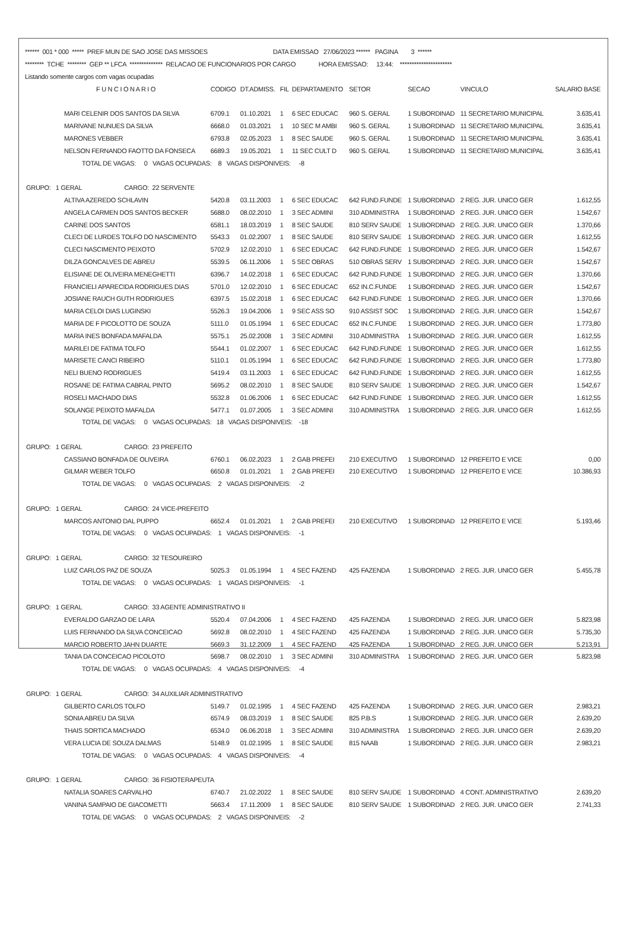******  001 * 000  *****  PREF MUN DE SAO JOSE DAS MISSOES                                        DATA EMISSAO   27/06/2023 ******   PAGINA        3  ******
********  TCHE  ********  GEP ** LFCA  **************  RELACAO DE FUNCIONARIOS POR CARGO              HORA EMISSAO:     13:44:    **********************
Listando somente cargos com vagas ocupadas
| F U N C I O N A R I O | CODIGO | DT.ADMISS. | FIL | DEPARTAMENTO | SETOR | SECAO | VINCULO | SALARIO BASE |
| --- | --- | --- | --- | --- | --- | --- | --- | --- |
| MARI CELENIR DOS SANTOS DA SILVA | 6709.1 | 01.10.2021 | 1 | 6 SEC EDUCAC | 960 S. GERAL | 1 SUBORDINAD | 11 SECRETARIO MUNICIPAL | 3.635,41 |
| MARIVANE NUNUES DA SILVA | 6668.0 | 01.03.2021 | 1 | 10 SEC M AMBI | 960 S. GERAL | 1 SUBORDINAD | 11 SECRETARIO MUNICIPAL | 3.635,41 |
| MARONES VEBBER | 6793.8 | 02.05.2023 | 1 | 8 SEC SAUDE | 960 S. GERAL | 1 SUBORDINAD | 11 SECRETARIO MUNICIPAL | 3.635,41 |
| NELSON FERNANDO FAOTTO DA FONSECA | 6689.3 | 19.05.2021 | 1 | 11 SEC CULT D | 960 S. GERAL | 1 SUBORDINAD | 11 SECRETARIO MUNICIPAL | 3.635,41 |
| TOTAL DE VAGAS: 0 VAGAS OCUPADAS: 8 VAGAS DISPONIVEIS: -8 | | | | | | | | |
| GRUPO: 1 GERAL CARGO: 22 SERVENTE | | | | | | | | |
| ALTIVA AZEREDO SCHLAVIN | 5420.8 | 03.11.2003 | 1 | 6 SEC EDUCAC | 642 FUND.FUNDE | 1 SUBORDINAD | 2 REG. JUR. UNICO GER | 1.612,55 |
| ANGELA CARMEN DOS SANTOS BECKER | 5688.0 | 08.02.2010 | 1 | 3 SEC ADMINI | 310 ADMINISTRA | 1 SUBORDINAD | 2 REG. JUR. UNICO GER | 1.542,67 |
| CARINE DOS SANTOS | 6581.1 | 18.03.2019 | 1 | 8 SEC SAUDE | 810 SERV SAUDE | 1 SUBORDINAD | 2 REG. JUR. UNICO GER | 1.370,66 |
| CLECI DE LURDES TOLFO DO NASCIMENTO | 5543.3 | 01.02.2007 | 1 | 8 SEC SAUDE | 810 SERV SAUDE | 1 SUBORDINAD | 2 REG. JUR. UNICO GER | 1.612,55 |
| CLECI NASCIMENTO PEIXOTO | 5702.9 | 12.02.2010 | 1 | 6 SEC EDUCAC | 642 FUND.FUNDE | 1 SUBORDINAD | 2 REG. JUR. UNICO GER | 1.542,67 |
| DILZA GONCALVES DE ABREU | 5539.5 | 06.11.2006 | 1 | 5 SEC OBRAS | 510 OBRAS SERV | 1 SUBORDINAD | 2 REG. JUR. UNICO GER | 1.542,67 |
| ELISIANE DE OLIVEIRA MENEGHETTI | 6396.7 | 14.02.2018 | 1 | 6 SEC EDUCAC | 642 FUND.FUNDE | 1 SUBORDINAD | 2 REG. JUR. UNICO GER | 1.370,66 |
| FRANCIELI APARECIDA RODRIGUES DIAS | 5701.0 | 12.02.2010 | 1 | 6 SEC EDUCAC | 652 IN.C.FUNDE | 1 SUBORDINAD | 2 REG. JUR. UNICO GER | 1.542,67 |
| JOSIANE RAUCH GUTH RODRIGUES | 6397.5 | 15.02.2018 | 1 | 6 SEC EDUCAC | 642 FUND.FUNDE | 1 SUBORDINAD | 2 REG. JUR. UNICO GER | 1.370,66 |
| MARIA CELOI DIAS LUGINSKI | 5526.3 | 19.04.2006 | 1 | 9 SEC ASS SO | 910 ASSIST SOC | 1 SUBORDINAD | 2 REG. JUR. UNICO GER | 1.542,67 |
| MARIA DE F PICOLOTTO DE SOUZA | 5111.0 | 01.05.1994 | 1 | 6 SEC EDUCAC | 652 IN.C.FUNDE | 1 SUBORDINAD | 2 REG. JUR. UNICO GER | 1.773,80 |
| MARIA INES BONFADA MAFALDA | 5575.1 | 25.02.2008 | 1 | 3 SEC ADMINI | 310 ADMINISTRA | 1 SUBORDINAD | 2 REG. JUR. UNICO GER | 1.612,55 |
| MARILEI DE FATIMA TOLFO | 5544.1 | 01.02.2007 | 1 | 6 SEC EDUCAC | 642 FUND.FUNDE | 1 SUBORDINAD | 2 REG. JUR. UNICO GER | 1.612,55 |
| MARISETE CANCI RIBEIRO | 5110.1 | 01.05.1994 | 1 | 6 SEC EDUCAC | 642 FUND.FUNDE | 1 SUBORDINAD | 2 REG. JUR. UNICO GER | 1.773,80 |
| NELI BUENO RODRIGUES | 5419.4 | 03.11.2003 | 1 | 6 SEC EDUCAC | 642 FUND.FUNDE | 1 SUBORDINAD | 2 REG. JUR. UNICO GER | 1.612,55 |
| ROSANE DE FATIMA CABRAL PINTO | 5695.2 | 08.02.2010 | 1 | 8 SEC SAUDE | 810 SERV SAUDE | 1 SUBORDINAD | 2 REG. JUR. UNICO GER | 1.542,67 |
| ROSELI MACHADO DIAS | 5532.8 | 01.06.2006 | 1 | 6 SEC EDUCAC | 642 FUND.FUNDE | 1 SUBORDINAD | 2 REG. JUR. UNICO GER | 1.612,55 |
| SOLANGE PEIXOTO MAFALDA | 5477.1 | 01.07.2005 | 1 | 3 SEC ADMINI | 310 ADMINISTRA | 1 SUBORDINAD | 2 REG. JUR. UNICO GER | 1.612,55 |
| TOTAL DE VAGAS: 0 VAGAS OCUPADAS: 18 VAGAS DISPONIVEIS: -18 | | | | | | | | |
| GRUPO: 1 GERAL CARGO: 23 PREFEITO | | | | | | | | |
| CASSIANO BONFADA DE OLIVEIRA | 6760.1 | 06.02.2023 | 1 | 2 GAB PREFEI | 210 EXECUTIVO | 1 SUBORDINAD | 12 PREFEITO E VICE | 0,00 |
| GILMAR WEBER TOLFO | 6650.8 | 01.01.2021 | 1 | 2 GAB PREFEI | 210 EXECUTIVO | 1 SUBORDINAD | 12 PREFEITO E VICE | 10.386,93 |
| TOTAL DE VAGAS: 0 VAGAS OCUPADAS: 2 VAGAS DISPONIVEIS: -2 | | | | | | | | |
| GRUPO: 1 GERAL CARGO: 24 VICE-PREFEITO | | | | | | | | |
| MARCOS ANTONIO DAL PUPPO | 6652.4 | 01.01.2021 | 1 | 2 GAB PREFEI | 210 EXECUTIVO | 1 SUBORDINAD | 12 PREFEITO E VICE | 5.193,46 |
| TOTAL DE VAGAS: 0 VAGAS OCUPADAS: 1 VAGAS DISPONIVEIS: -1 | | | | | | | | |
| GRUPO: 1 GERAL CARGO: 32 TESOUREIRO | | | | | | | | |
| LUIZ CARLOS PAZ DE SOUZA | 5025.3 | 01.05.1994 | 1 | 4 SEC FAZEND | 425 FAZENDA | 1 SUBORDINAD | 2 REG. JUR. UNICO GER | 5.455,78 |
| TOTAL DE VAGAS: 0 VAGAS OCUPADAS: 1 VAGAS DISPONIVEIS: -1 | | | | | | | | |
| GRUPO: 1 GERAL CARGO: 33 AGENTE ADMINISTRATIVO II | | | | | | | | |
| EVERALDO GARZAO DE LARA | 5520.4 | 07.04.2006 | 1 | 4 SEC FAZEND | 425 FAZENDA | 1 SUBORDINAD | 2 REG. JUR. UNICO GER | 5.823,98 |
| LUIS FERNANDO DA SILVA CONCEICAO | 5692.8 | 08.02.2010 | 1 | 4 SEC FAZEND | 425 FAZENDA | 1 SUBORDINAD | 2 REG. JUR. UNICO GER | 5.735,30 |
| MARCIO ROBERTO JAHN DUARTE | 5669.3 | 31.12.2009 | 1 | 4 SEC FAZEND | 425 FAZENDA | 1 SUBORDINAD | 2 REG. JUR. UNICO GER | 5.213,91 |
| TANIA DA CONCEICAO PICOLOTO | 5698.7 | 08.02.2010 | 1 | 3 SEC ADMINI | 310 ADMINISTRA | 1 SUBORDINAD | 2 REG. JUR. UNICO GER | 5.823,98 |
| TOTAL DE VAGAS: 0 VAGAS OCUPADAS: 4 VAGAS DISPONIVEIS: -4 | | | | | | | | |
| GRUPO: 1 GERAL CARGO: 34 AUXILIAR ADMINISTRATIVO | | | | | | | | |
| GILBERTO CARLOS TOLFO | 5149.7 | 01.02.1995 | 1 | 4 SEC FAZEND | 425 FAZENDA | 1 SUBORDINAD | 2 REG. JUR. UNICO GER | 2.983,21 |
| SONIA ABREU DA SILVA | 6574.9 | 08.03.2019 | 1 | 8 SEC SAUDE | 825 P.B.S | 1 SUBORDINAD | 2 REG. JUR. UNICO GER | 2.639,20 |
| THAIS SORTICA MACHADO | 6534.0 | 06.06.2018 | 1 | 3 SEC ADMINI | 310 ADMINISTRA | 1 SUBORDINAD | 2 REG. JUR. UNICO GER | 2.639,20 |
| VERA LUCIA DE SOUZA DALMAS | 5148.9 | 01.02.1995 | 1 | 8 SEC SAUDE | 815 NAAB | 1 SUBORDINAD | 2 REG. JUR. UNICO GER | 2.983,21 |
| TOTAL DE VAGAS: 0 VAGAS OCUPADAS: 4 VAGAS DISPONIVEIS: -4 | | | | | | | | |
| GRUPO: 1 GERAL CARGO: 36 FISIOTERAPEUTA | | | | | | | | |
| NATALIA SOARES CARVALHO | 6740.7 | 21.02.2022 | 1 | 8 SEC SAUDE | 810 SERV SAUDE | 1 SUBORDINAD | 4 CONT. ADMINISTRATIVO | 2.639,20 |
| VANINA SAMPAIO DE GIACOMETTI | 5663.4 | 17.11.2009 | 1 | 8 SEC SAUDE | 810 SERV SAUDE | 1 SUBORDINAD | 2 REG. JUR. UNICO GER | 2.741,33 |
| TOTAL DE VAGAS: 0 VAGAS OCUPADAS: 2 VAGAS DISPONIVEIS: -2 | | | | | | | | |